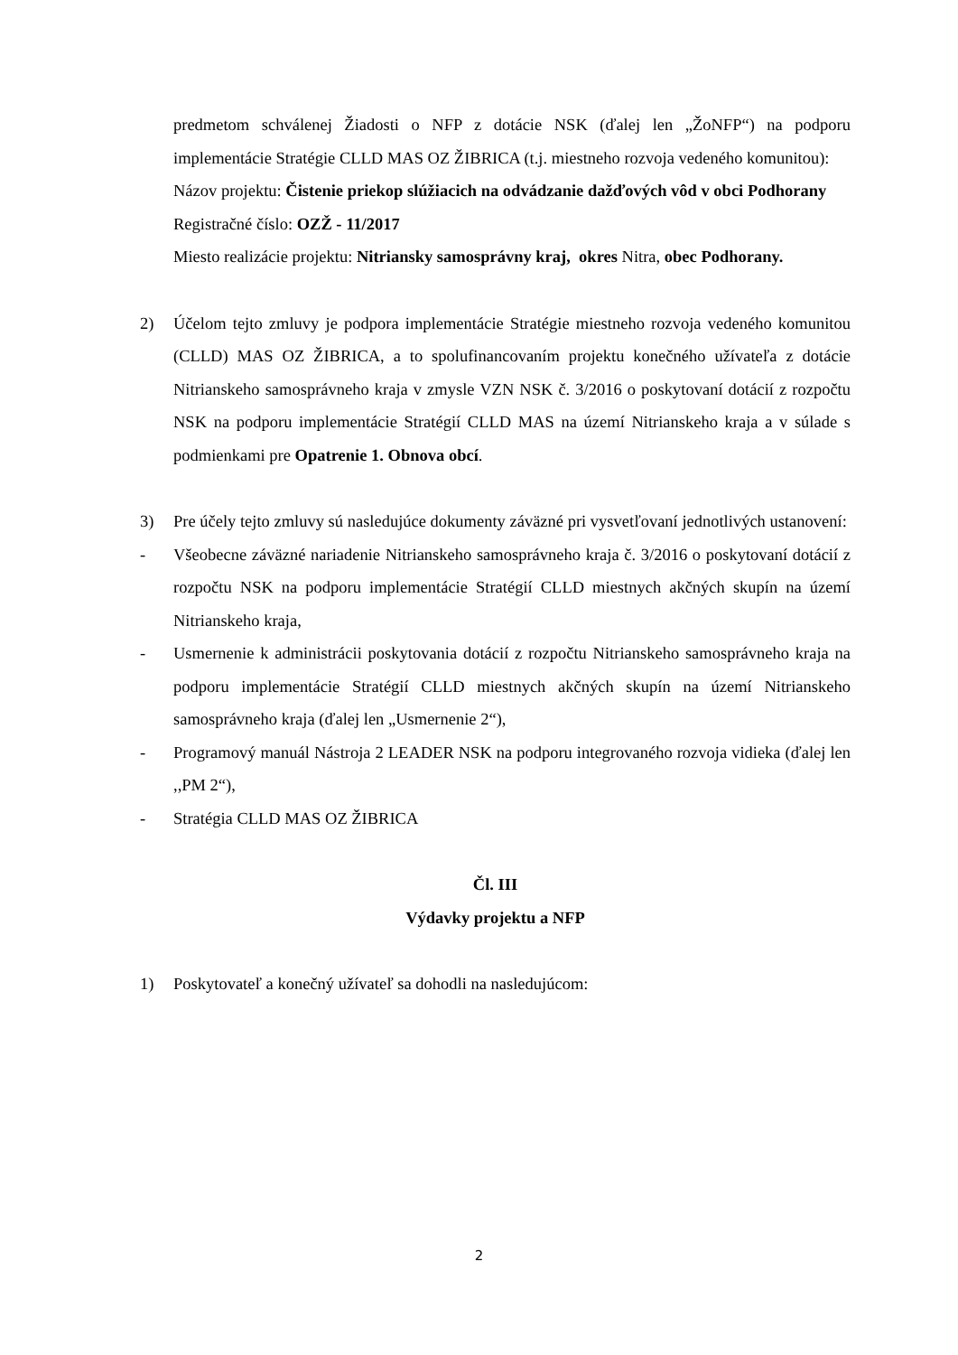predmetom schválenej Žiadosti o NFP z dotácie NSK (ďalej len „ŽoNFP“) na podporu implementácie Stratégie CLLD MAS OZ ŽIBRICA (t.j. miestneho rozvoja vedeného komunitou):
Názov projektu: Čistenie priekop slúžiacich na odvádzanie dažďových vôd v obci Podhorany
Registračné číslo: OZŽ - 11/2017
Miesto realizácie projektu: Nitriansky samosprávny kraj, okres Nitra, obec Podhorany.
2) Účelom tejto zmluvy je podpora implementácie Stratégie miestneho rozvoja vedeného komunitou (CLLD) MAS OZ ŽIBRICA, a to spolufinancovaním projektu konečného užívateľa z dotácie Nitrianskeho samosprávneho kraja v zmysle VZN NSK č. 3/2016 o poskytovaní dotácií z rozpočtu NSK na podporu implementácie Stratégií CLLD MAS na území Nitrianskeho kraja a v súlade s podmienkami pre Opatrenie 1. Obnova obcí.
3) Pre účely tejto zmluvy sú nasledujúce dokumenty záväzné pri vysvetľovaní jednotlivých ustanovení:
- Všeobecne záväzné nariadenie Nitrianskeho samosprávneho kraja č. 3/2016 o poskytovaní dotácií z rozpočtu NSK na podporu implementácie Stratégií CLLD miestnych akčných skupín na území Nitrianskeho kraja,
- Usmernenie k administrácii poskytovania dotácií z rozpočtu Nitrianskeho samosprávneho kraja na podporu implementácie Stratégií CLLD miestnych akčných skupín na území Nitrianskeho samosprávneho kraja (ďalej len „Usmernenie 2“),
- Programový manuál Nástroja 2 LEADER NSK na podporu integrovaného rozvoja vidieka (ďalej len ,,PM 2“),
- Stratégia CLLD MAS OZ ŽIBRICA
Čl. III
Výdavky projektu a NFP
1) Poskytovateľ a konečný užívateľ sa dohodli na nasledujúcom:
2